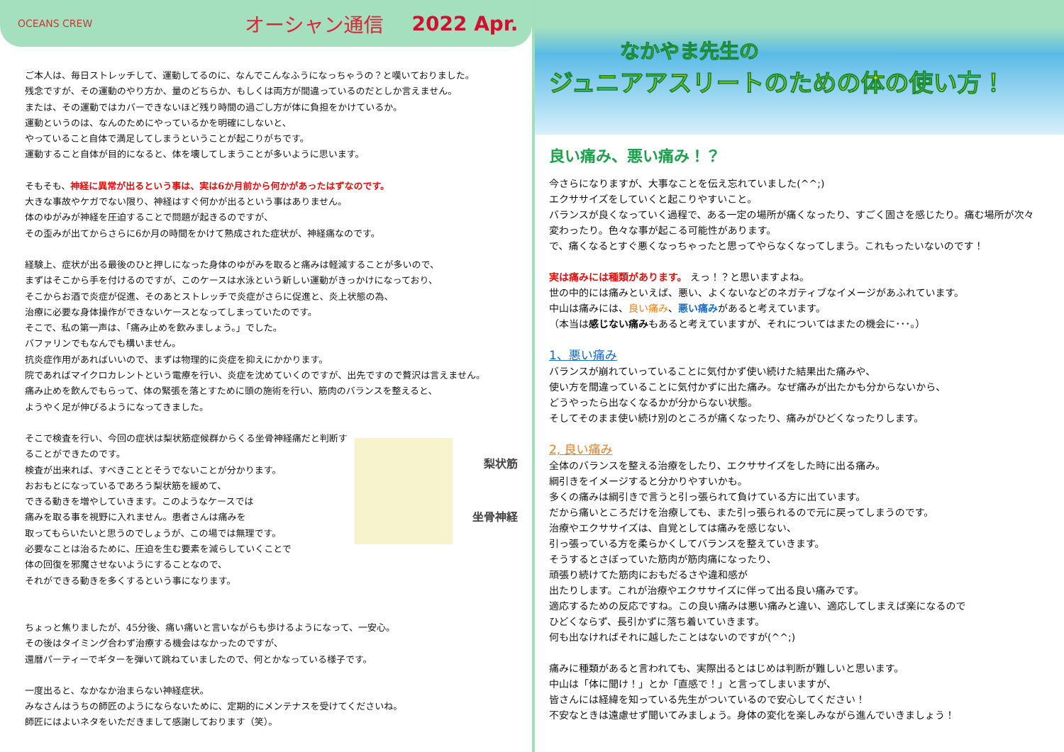OCEANS CREW オーシャン通信 2022 Apr.
ご本人は、毎日ストレッチして、運動してるのに、なんでこんなふうになっちゃうの？と嘆いておりました。
残念ですが、その運動のやり方か、量のどちらか、もしくは両方が間違っているのだとしか言えません。
または、その運動ではカバーできないほど残り時間の過ごし方が体に負担をかけているか。
運動というのは、なんのためにやっているかを明確にしないと、
やっていること自体で満足してしまうということが起こりがちです。
運動すること自体が目的になると、体を壊してしまうことが多いように思います。
そもそも、神経に異常が出るという事は、実は6か月前から何かがあったはずなのです。
大きな事故やケガでない限り、神経はすぐ何かが出るという事はありません。
体のゆがみが神経を圧迫することで問題が起きるのですが、
その歪みが出てからさらに6か月の時間をかけて熟成された症状が、神経痛なのです。
経験上、症状が出る最後のひと押しになった身体のゆがみを取ると痛みは軽減することが多いので、
まずはそこから手を付けるのですが、このケースは水泳という新しい運動がきっかけになっており、
そこからお酒で炎症が促進、そのあとストレッチで炎症がさらに促進と、炎上状態の為、
治療に必要な身体操作ができないケースとなってしまっていたのです。
そこで、私の第一声は、「痛み止めを飲みましょう。」でした。
バファリンでもなんでも構いません。
抗炎症作用があればいいので、まずは物理的に炎症を抑えにかかります。
院であればマイクロカレントという電療を行い、炎症を沈めていくのですが、出先ですので贅沢は言えません。
痛み止めを飲んでもらって、体の緊張を落とすために頭の施術を行い、筋肉のバランスを整えると、
ようやく足が伸びるようになってきました。
梨状筋
坐骨神経
そこで検査を行い、今回の症状は梨状筋症候群からくる坐骨神経痛だと判断することができたのです。
検査が出来れば、すべきこととそうでないことが分かります。
おおもとになっているであろう梨状筋を緩めて、
できる動きを増やしていきます。このようなケースでは
痛みを取る事を視野に入れません。患者さんは痛みを
取ってもらいたいと思うのでしょうが、この場では無理です。
必要なことは治るために、圧迫を生む要素を減らしていくことで
体の回復を邪魔させないようにすることなので、
それができる動きを多くするという事になります。
ちょっと焦りましたが、45分後、痛い痛いと言いながらも歩けるようになって、一安心。
その後はタイミング合わず治療する機会はなかったのですが、
還暦パーティーでギターを弾いて跳ねていましたので、何とかなっている様子です。
一度出ると、なかなか治まらない神経症状。
みなさんはうちの師匠のようにならないために、定期的にメンテナスを受けてくださいね。
師匠にはよいネタをいただきまして感謝しております（笑）。
なかやま先生の
ジュニアアスリートのための体の使い方！
良い痛み、悪い痛み！？
今さらになりますが、大事なことを伝え忘れていました(^^;)
エクササイズをしていくと起こりやすいこと。
バランスが良くなっていく過程で、ある一定の場所が痛くなったり、すごく固さを感じたり。痛む場所が次々変わったり。色々な事が起こる可能性があります。
で、痛くなるとすぐ悪くなっちゃったと思ってやらなくなってしまう。これもったいないのです！
実は痛みには種類があります。 えっ！？と思いますよね。
世の中的には痛みといえば、悪い、よくないなどのネガティブなイメージがあふれています。
中山は痛みには、良い痛み、悪い痛みがあると考えています。
（本当は感じない痛みもあると考えていますが、それについてはまたの機会に･･･。）
1、悪い痛み
バランスが崩れていっていることに気付かず使い続けた結果出た痛みや、
使い方を間違っていることに気付かずに出た痛み。なぜ痛みが出たかも分からないから、
どうやったら出なくなるかが分からない状態。
そしてそのまま使い続け別のところが痛くなったり、痛みがひどくなったりします。
2, 良い痛み
全体のバランスを整える治療をしたり、エクササイズをした時に出る痛み。
綱引きをイメージすると分かりやすいかも。
多くの痛みは綱引きで言うと引っ張られて負けている方に出ています。
だから痛いところだけを治療しても、また引っ張られるので元に戻ってしまうのです。
治療やエクササイズは、自覚としては痛みを感じない、
引っ張っている方を柔らかくしてバランスを整えていきます。
そうするとさぼっていた筋肉が筋肉痛になったり、
頑張り続けてた筋肉におもだるさや違和感が
出たりします。これが治療やエクササイズに伴って出る良い痛みです。
適応するための反応ですね。この良い痛みは悪い痛みと違い、適応してしまえば楽になるので
ひどくならず、長引かずに落ち着いていきます。
何も出なければそれに越したことはないのですが(^^;)
痛みに種類があると言われても、実際出るとはじめは判断が難しいと思います。
中山は「体に聞け！」とか「直感で！」と言ってしまいますが、
皆さんには経緯を知っている先生がついているので安心してください！
不安なときは遠慮せず聞いてみましょう。身体の変化を楽しみながら進んでいきましょう！